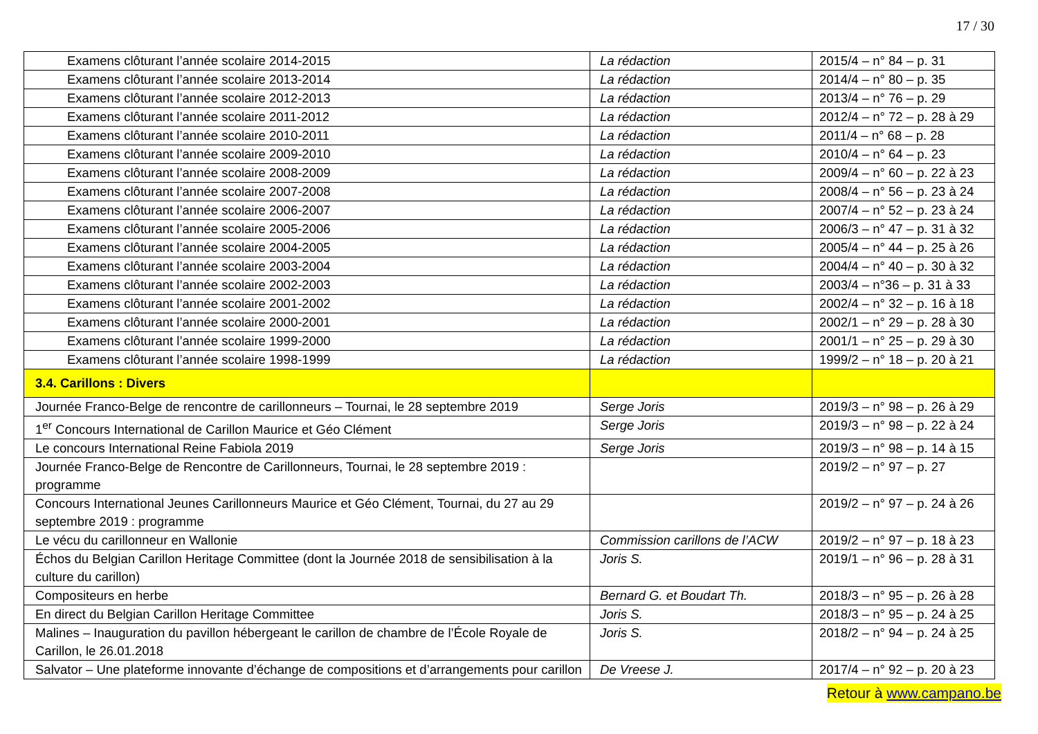17 / 30
| Examens clôturant l’année scolaire 2014-2015 | La rédaction | 2015/4 – n° 84 – p. 31 |
| Examens clôturant l’année scolaire 2013-2014 | La rédaction | 2014/4 – n° 80 – p. 35 |
| Examens clôturant l’année scolaire 2012-2013 | La rédaction | 2013/4 – n° 76 – p. 29 |
| Examens clôturant l’année scolaire 2011-2012 | La rédaction | 2012/4 – n° 72 – p. 28 à 29 |
| Examens clôturant l’année scolaire 2010-2011 | La rédaction | 2011/4 – n° 68 – p. 28 |
| Examens clôturant l’année scolaire 2009-2010 | La rédaction | 2010/4 – n° 64 – p. 23 |
| Examens clôturant l’année scolaire 2008-2009 | La rédaction | 2009/4 – n° 60 – p. 22 à 23 |
| Examens clôturant l’année scolaire 2007-2008 | La rédaction | 2008/4 – n° 56 – p. 23 à 24 |
| Examens clôturant l’année scolaire 2006-2007 | La rédaction | 2007/4 – n° 52 – p. 23 à 24 |
| Examens clôturant l’année scolaire 2005-2006 | La rédaction | 2006/3 – n° 47 – p. 31 à 32 |
| Examens clôturant l’année scolaire 2004-2005 | La rédaction | 2005/4 – n° 44 – p. 25 à 26 |
| Examens clôturant l’année scolaire 2003-2004 | La rédaction | 2004/4 – n° 40 – p. 30 à 32 |
| Examens clôturant l’année scolaire 2002-2003 | La rédaction | 2003/4 – n°36 – p. 31 à 33 |
| Examens clôturant l’année scolaire 2001-2002 | La rédaction | 2002/4 – n° 32 – p. 16 à 18 |
| Examens clôturant l’année scolaire 2000-2001 | La rédaction | 2002/1 – n° 29 – p. 28 à 30 |
| Examens clôturant l’année scolaire 1999-2000 | La rédaction | 2001/1 – n° 25 – p. 29 à 30 |
| Examens clôturant l’année scolaire 1998-1999 | La rédaction | 1999/2 – n° 18 – p. 20 à 21 |
| 3.4. Carillons : Divers | | |
| Journée Franco-Belge de rencontre de carillonneurs – Tournai, le 28 septembre 2019 | Serge Joris | 2019/3 – n° 98 – p. 26 à 29 |
| 1<sup>er</sup> Concours International de Carillon Maurice et Géo Clément | Serge Joris | 2019/3 – n° 98 – p. 22 à 24 |
| Le concours International Reine Fabiola 2019 | Serge Joris | 2019/3 – n° 98 – p. 14 à 15 |
| Journée Franco-Belge de Rencontre de Carillonneurs, Tournai, le 28 septembre 2019 : programme | | 2019/2 – n° 97 – p. 27 |
| Concours International Jeunes Carillonneurs Maurice et Géo Clément, Tournai, du 27 au 29 septembre 2019 : programme | | 2019/2 – n° 97 – p. 24 à 26 |
| Le vécu du carillonneur en Wallonie | Commission carillons de l’ACW | 2019/2 – n° 97 – p. 18 à 23 |
| Échos du Belgian Carillon Heritage Committee (dont la Journée 2018 de sensibilisation à la culture du carillon) | Joris S. | 2019/1 – n° 96 – p. 28 à 31 |
| Compositeurs en herbe | Bernard G. et Boudart Th. | 2018/3 – n° 95 – p. 26 à 28 |
| En direct du Belgian Carillon Heritage Committee | Joris S. | 2018/3 – n° 95 – p. 24 à 25 |
| Malines – Inauguration du pavillon hébergeant le carillon de chambre de l’École Royale de Carillon, le 26.01.2018 | Joris S. | 2018/2 – n° 94 – p. 24 à 25 |
| Salvator – Une plateforme innovante d’échange de compositions et d’arrangements pour carillon | De Vreese J. | 2017/4 – n° 92 – p. 20 à 23 |
Retour à www.campano.be